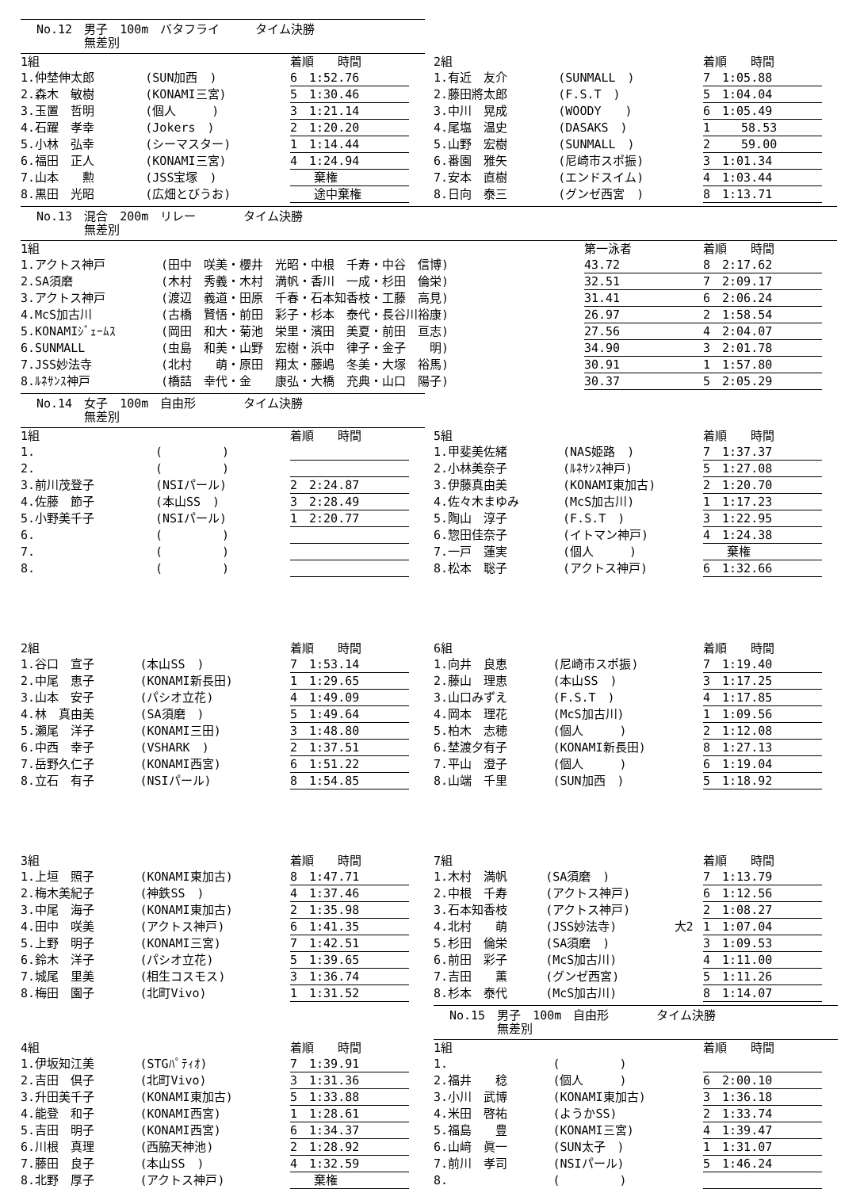No.12　男子　100m　バタフライ　　　タイム決勝
　　　　無差別
| 1組 | | 着順 時間 |
| 1.仲埜伸太郎 | (SUN加西 ) | 6 1:52.76 |
| 2.森木 敏樹 | (KONAMI三宮) | 5 1:30.46 |
| 3.玉置 哲明 | (個人 ) | 3 1:21.14 |
| 4.石躍 孝幸 | (Jokers ) | 2 1:20.20 |
| 5.小林 弘幸 | (シーマスター) | 1 1:14.44 |
| 6.福田 正人 | (KONAMI三宮) | 4 1:24.94 |
| 7.山本 勲 | (JSS宝塚 ) | 棄権 |
| 8.黒田 光昭 | (広畑とびうお) | 途中棄権 |
| 2組 | | 着順 時間 |
| 1.有近 友介 | (SUNMALL ) | 7 1:05.88 |
| 2.藤田將太郎 | (F.S.T ) | 5 1:04.04 |
| 3.中川 晃成 | (WOODY ) | 6 1:05.49 |
| 4.尾塩 温史 | (DASAKS ) | 1 58.53 |
| 5.山野 宏樹 | (SUNMALL ) | 2 59.00 |
| 6.番園 雅矢 | (尼崎市スポ振) | 3 1:01.34 |
| 7.安本 直樹 | (エンドスイム) | 4 1:03.44 |
| 8.日向 泰三 | (グンゼ西宮 ) | 8 1:13.71 |
No.13　混合　200m　リレー　　　　タイム決勝
　　　　無差別
| 1組 | | 第一泳者 | 着順 時間 |
| 1.アクトス神戸 | (田中 咲美・櫻井 光昭・中根 千寿・中谷 信博) | 43.72 | 8 2:17.62 |
| 2.SA須磨 | (木村 秀義・木村 満帆・香川 一成・杉田 倫栄) | 32.51 | 7 2:09.17 |
| 3.アクトス神戸 | (渡辺 義道・田原 千春・石本知香枝・工藤 高見) | 31.41 | 6 2:06.24 |
| 4.McS加古川 | (古橋 賢悟・前田 彩子・杉本 泰代・長谷川裕康) | 26.97 | 2 1:58.54 |
| 5.KONAMIｼﾞｪｰﾑｽ | (岡田 和大・菊池 栄里・濱田 美夏・前田 亘志) | 27.56 | 4 2:04.07 |
| 6.SUNMALL | (虫島 和美・山野 宏樹・浜中 律子・金子 明) | 34.90 | 3 2:01.78 |
| 7.JSS妙法寺 | (北村 萌・原田 翔太・藤嶋 冬美・大塚 裕馬) | 30.91 | 1 1:57.80 |
| 8.ﾙﾈｻﾝｽ神戸 | (橋詰 幸代・金 康弘・大橋 充典・山口 陽子) | 30.37 | 5 2:05.29 |
No.14　女子　100m　自由形　　　　タイム決勝
　　　　無差別
| 1組 | | 着順 時間 |
| 1. | ( ) | |
| 2. | ( ) | |
| 3.前川茂登子 | (NSIパール) | 2 2:24.87 |
| 4.佐藤 節子 | (本山SS ) | 3 2:28.49 |
| 5.小野美千子 | (NSIパール) | 1 2:20.77 |
| 6. | ( ) | |
| 7. | ( ) | |
| 8. | ( ) | |
| 5組 | | 着順 時間 |
| 1.甲斐美佐緒 | (NAS姫路 ) | 7 1:37.37 |
| 2.小林美奈子 | (ﾙﾈｻﾝｽ神戸) | 5 1:27.08 |
| 3.伊藤真由美 | (KONAMI東加古) | 2 1:20.70 |
| 4.佐々木まゆみ | (McS加古川) | 1 1:17.23 |
| 5.陶山 淳子 | (F.S.T ) | 3 1:22.95 |
| 6.惣田佳奈子 | (イトマン神戸) | 4 1:24.38 |
| 7.一戸 蓮実 | (個人 ) | 棄権 |
| 8.松本 聡子 | (アクトス神戸) | 6 1:32.66 |
| 2組 | | 着順 時間 |
| 1.谷口 宣子 | (本山SS ) | 7 1:53.14 |
| 2.中尾 恵子 | (KONAMI新長田) | 1 1:29.65 |
| 3.山本 安子 | (パシオ立花) | 4 1:49.09 |
| 4.林 真由美 | (SA須磨 ) | 5 1:49.64 |
| 5.瀬尾 洋子 | (KONAMI三田) | 3 1:48.80 |
| 6.中西 幸子 | (VSHARK ) | 2 1:37.51 |
| 7.岳野久仁子 | (KONAMI西宮) | 6 1:51.22 |
| 8.立石 有子 | (NSIパール) | 8 1:54.85 |
| 6組 | | 着順 時間 |
| 1.向井 良恵 | (尼崎市スポ振) | 7 1:19.40 |
| 2.藤山 理恵 | (本山SS ) | 3 1:17.25 |
| 3.山口みずえ | (F.S.T ) | 4 1:17.85 |
| 4.岡本 理花 | (McS加古川) | 1 1:09.56 |
| 5.柏木 志穂 | (個人 ) | 2 1:12.08 |
| 6.埜渡夕有子 | (KONAMI新長田) | 8 1:27.13 |
| 7.平山 澄子 | (個人 ) | 6 1:19.04 |
| 8.山端 千里 | (SUN加西 ) | 5 1:18.92 |
| 3組 | | 着順 時間 |
| 1.上垣 照子 | (KONAMI東加古) | 8 1:47.71 |
| 2.梅木美紀子 | (神鉄SS ) | 4 1:37.46 |
| 3.中尾 海子 | (KONAMI東加古) | 2 1:35.98 |
| 4.田中 咲美 | (アクトス神戸) | 6 1:41.35 |
| 5.上野 明子 | (KONAMI三宮) | 7 1:42.51 |
| 6.鈴木 洋子 | (パシオ立花) | 5 1:39.65 |
| 7.城尾 里美 | (相生コスモス) | 3 1:36.74 |
| 8.梅田 園子 | (北町Vivo) | 1 1:31.52 |
| 7組 | | | 着順 時間 |
| 1.木村 満帆 | (SA須磨 ) | | 7 1:13.79 |
| 2.中根 千寿 | (アクトス神戸) | | 6 1:12.56 |
| 3.石本知香枝 | (アクトス神戸) | | 2 1:08.27 |
| 4.北村 萌 | (JSS妙法寺) | 大2 | 1 1:07.04 |
| 5.杉田 倫栄 | (SA須磨 ) | | 3 1:09.53 |
| 6.前田 彩子 | (McS加古川) | | 4 1:11.00 |
| 7.吉田 薫 | (グンゼ西宮) | | 5 1:11.26 |
| 8.杉本 泰代 | (McS加古川) | | 8 1:14.07 |
No.15　男子　100m　自由形　　　　タイム決勝
　　　　無差別
| 4組 | | 着順 時間 |
| 1.伊坂知江美 | (STGﾊﾟﾃｨｵ) | 7 1:39.91 |
| 2.吉田 倶子 | (北町Vivo) | 3 1:31.36 |
| 3.升田美千子 | (KONAMI東加古) | 5 1:33.88 |
| 4.能登 和子 | (KONAMI西宮) | 1 1:28.61 |
| 5.吉田 明子 | (KONAMI西宮) | 6 1:34.37 |
| 6.川根 真理 | (西脇天神池) | 2 1:28.92 |
| 7.藤田 良子 | (本山SS ) | 4 1:32.59 |
| 8.北野 厚子 | (アクトス神戸) | 棄権 |
| 1組 | | 着順 時間 |
| 1. | ( ) | |
| 2.福井 稔 | (個人 ) | 6 2:00.10 |
| 3.小川 武博 | (KONAMI東加古) | 3 1:36.18 |
| 4.米田 啓祐 | (ようかSS) | 2 1:33.74 |
| 5.福島 豊 | (KONAMI三宮) | 4 1:39.47 |
| 6.山﨑 眞一 | (SUN太子 ) | 1 1:31.07 |
| 7.前川 孝司 | (NSIパール) | 5 1:46.24 |
| 8. | ( ) | |